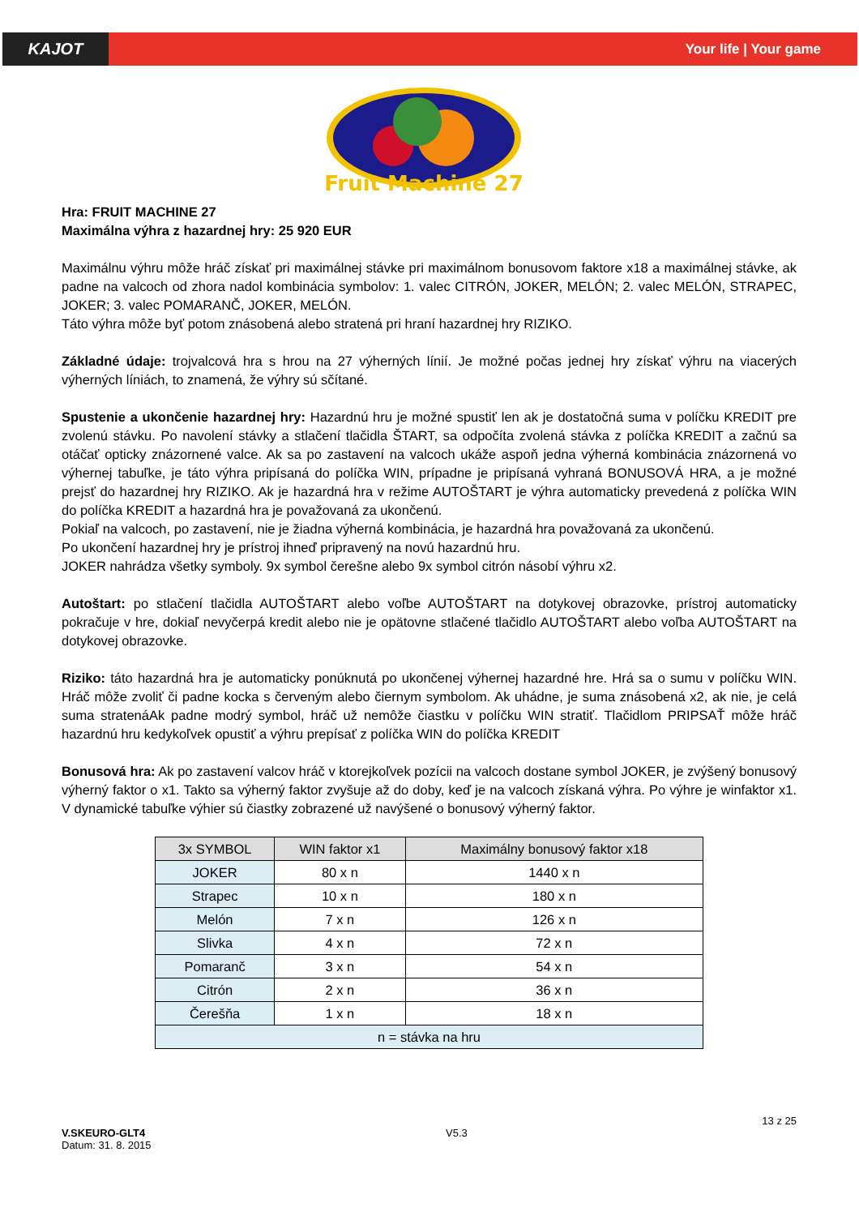KAJOT
Your life | Your game
Fruit Machine 27
Hra: FRUIT MACHINE 27
Maximálna výhra z hazardnej hry: 25 920 EUR
Maximálnu výhru môže hráč získať pri maximálnej stávke pri maximálnom bonusovom faktore x18 a maximálnej stávke, ak padne na valcoch od zhora nadol kombinácia symbolov: 1. valec CITRÓN, JOKER, MELÓN; 2. valec MELÓN, STRAPEC, JOKER; 3. valec POMARANČ, JOKER, MELÓN.
Táto výhra môže byť potom znásobená alebo stratená pri hraní hazardnej hry RIZIKO.
Základné údaje: trojvalcová hra s hrou na 27 výherných línií. Je možné počas jednej hry získať výhru na viacerých výherných líniách, to znamená, že výhry sú sčítané.
Spustenie a ukončenie hazardnej hry: Hazardnú hru je možné spustiť len ak je dostatočná suma v políčku KREDIT pre zvolenú stávku. Po navolení stávky a stlačení tlačidla ŠTART, sa odpočíta zvolená stávka z políčka KREDIT a začnú sa otáčať opticky znázornené valce. Ak sa po zastavení na valcoch ukáže aspoň jedna výherná kombinácia znázornená vo výhernej tabuľke, je táto výhra pripísaná do políčka WIN, prípadne je pripísaná vyhraná BONUSOVÁ HRA, a je možné prejsť do hazardnej hry RIZIKO. Ak je hazardná hra v režime AUTOŠTART je výhra automaticky prevedená z políčka WIN do políčka KREDIT a hazardná hra je považovaná za ukončenú.
Pokiaľ na valcoch, po zastavení, nie je žiadna výherná kombinácia, je hazardná hra považovaná za ukončenú.
Po ukončení hazardnej hry je prístroj ihneď pripravený na novú hazardnú hru.
JOKER nahrádza všetky symboly. 9x symbol čerešne alebo 9x symbol citrón násobí výhru x2.
Autoštart: po stlačení tlačidla AUTOŠTART alebo voľbe AUTOŠTART na dotykovej obrazovke, prístroj automaticky pokračuje v hre, dokiaľ nevyčerpá kredit alebo nie je opätovne stlačené tlačidlo AUTOŠTART alebo voľba AUTOŠTART na dotykovej obrazovke.
Riziko: táto hazardná hra je automaticky ponúknutá po ukončenej výhernej hazardné hre. Hrá sa o sumu v políčku WIN. Hráč môže zvoliť či padne kocka s červeným alebo čiernym symbolom. Ak uhádne, je suma znásobená x2, ak nie, je celá suma stratenáAk padne modrý symbol, hráč už nemôže čiastku v políčku WIN stratiť. Tlačidlom PRIPSAŤ môže hráč hazardnú hru kedykoľvek opustiť a výhru prepísať z políčka WIN do políčka KREDIT
Bonusová hra: Ak po zastavení valcov hráč v ktorejkoľvek pozícii na valcoch dostane symbol JOKER, je zvýšený bonusový výherný faktor o x1. Takto sa výherný faktor zvyšuje až do doby, keď je na valcoch získaná výhra. Po výhre je winfaktor x1. V dynamické tabuľke výhier sú čiastky zobrazené už navýšené o bonusový výherný faktor.
| 3x SYMBOL | WIN faktor x1 | Maximálny bonusový faktor x18 |
| --- | --- | --- |
| JOKER | 80 x n | 1440 x n |
| Strapec | 10 x n | 180 x n |
| Melón | 7 x n | 126 x n |
| Slivka | 4 x n | 72 x n |
| Pomaranč | 3 x n | 54 x n |
| Citrón | 2 x n | 36 x n |
| Čerešňa | 1 x n | 18 x n |
| n = stávka na hru | | |
V.SKEURO-GLT4
Datum: 31. 8. 2015
V5.3
13 z 25